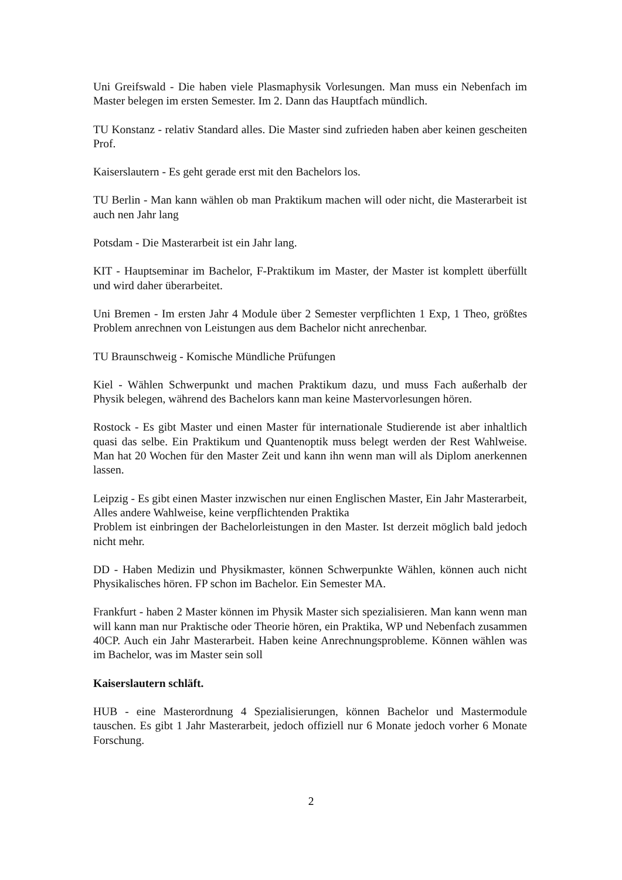Uni Greifswald - Die haben viele Plasmaphysik Vorlesungen. Man muss ein Nebenfach im Master belegen im ersten Semester. Im 2. Dann das Hauptfach mündlich.
TU Konstanz - relativ Standard alles. Die Master sind zufrieden haben aber keinen gescheiten Prof.
Kaiserslautern - Es geht gerade erst mit den Bachelors los.
TU Berlin - Man kann wählen ob man Praktikum machen will oder nicht, die Masterarbeit ist auch nen Jahr lang
Potsdam - Die Masterarbeit ist ein Jahr lang.
KIT - Hauptseminar im Bachelor, F-Praktikum im Master, der Master ist komplett überfüllt und wird daher überarbeitet.
Uni Bremen - Im ersten Jahr 4 Module über 2 Semester verpflichten 1 Exp, 1 Theo, größtes Problem anrechnen von Leistungen aus dem Bachelor nicht anrechenbar.
TU Braunschweig - Komische Mündliche Prüfungen
Kiel - Wählen Schwerpunkt und machen Praktikum dazu, und muss Fach außerhalb der Physik belegen, während des Bachelors kann man keine Mastervorlesungen hören.
Rostock - Es gibt Master und einen Master für internationale Studierende ist aber inhaltlich quasi das selbe. Ein Praktikum und Quantenoptik muss belegt werden der Rest Wahlweise. Man hat 20 Wochen für den Master Zeit und kann ihn wenn man will als Diplom anerkennen lassen.
Leipzig - Es gibt einen Master inzwischen nur einen Englischen Master, Ein Jahr Masterarbeit, Alles andere Wahlweise, keine verpflichtenden Praktika
Problem ist einbringen der Bachelorleistungen in den Master. Ist derzeit möglich bald jedoch nicht mehr.
DD - Haben Medizin und Physikmaster, können Schwerpunkte Wählen, können auch nicht Physikalisches hören. FP schon im Bachelor. Ein Semester MA.
Frankfurt - haben 2 Master können im Physik Master sich spezialisieren. Man kann wenn man will kann man nur Praktische oder Theorie hören, ein Praktika, WP und Nebenfach zusammen 40CP. Auch ein Jahr Masterarbeit. Haben keine Anrechnungsprobleme. Können wählen was im Bachelor, was im Master sein soll
Kaiserslautern schläft.
HUB - eine Masterordnung 4 Spezialisierungen, können Bachelor und Mastermodule tauschen. Es gibt 1 Jahr Masterarbeit, jedoch offiziell nur 6 Monate jedoch vorher 6 Monate Forschung.
2